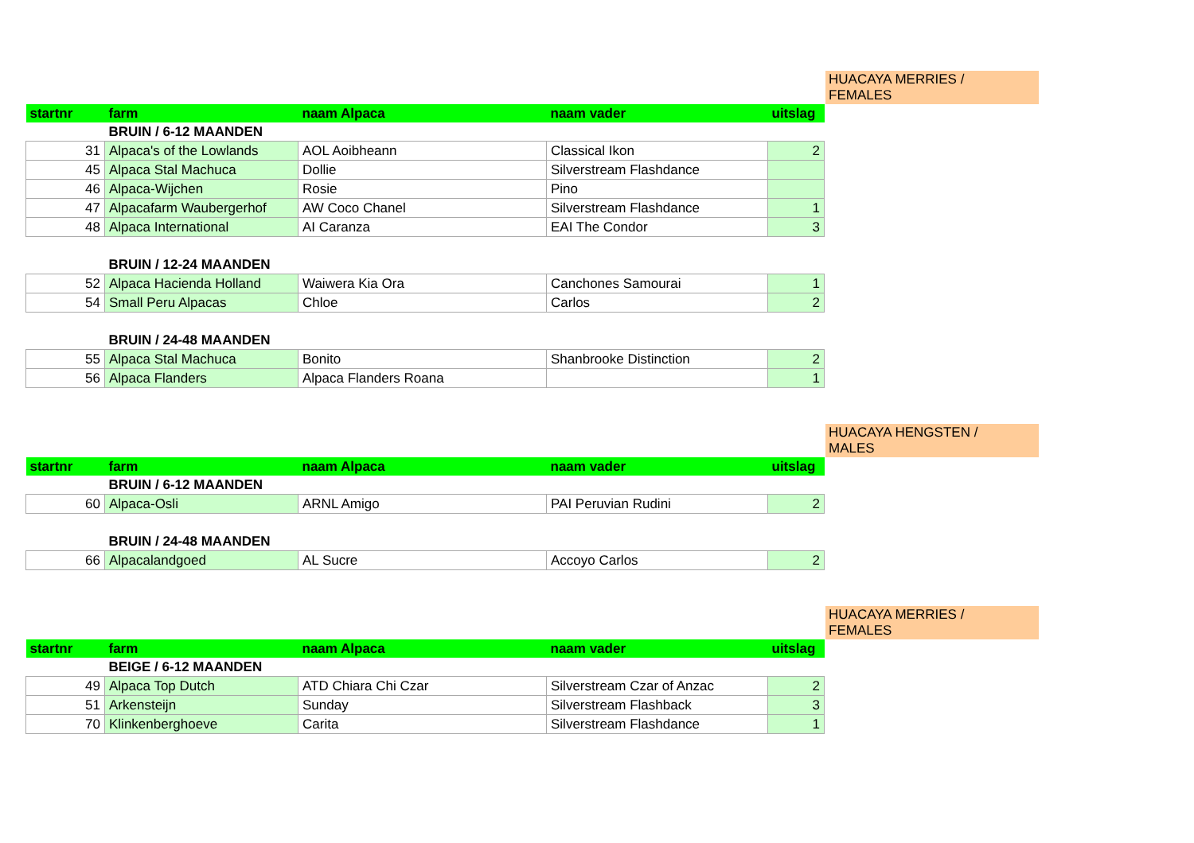HUACAYA MERRIES /
FEMALES
| startnr | farm | naam Alpaca | naam vader | uitslag |
| --- | --- | --- | --- | --- |
| | BRUIN / 6-12 MAANDEN | | | |
| 31 | Alpaca's of the Lowlands | AOL Aoibheann | Classical Ikon | 2 |
| 45 | Alpaca Stal Machuca | Dollie | Silverstream Flashdance | |
| 46 | Alpaca-Wijchen | Rosie | Pino | |
| 47 | Alpacafarm Waubergerhof | AW Coco Chanel | Silverstream Flashdance | 1 |
| 48 | Alpaca International | AI Caranza | EAI The Condor | 3 |
| | BRUIN / 12-24 MAANDEN | | | |
| 52 | Alpaca Hacienda Holland | Waiwera Kia Ora | Canchones Samourai | 1 |
| 54 | Small Peru Alpacas | Chloe | Carlos | 2 |
| | BRUIN / 24-48 MAANDEN | | | |
| 55 | Alpaca Stal Machuca | Bonito | Shanbrooke Distinction | 2 |
| 56 | Alpaca Flanders | Alpaca Flanders Roana | | 1 |
HUACAYA HENGSTEN /
MALES
| startnr | farm | naam Alpaca | naam vader | uitslag |
| --- | --- | --- | --- | --- |
| | BRUIN / 6-12 MAANDEN | | | |
| 60 | Alpaca-Osli | ARNL Amigo | PAI Peruvian Rudini | 2 |
| | BRUIN / 24-48 MAANDEN | | | |
| 66 | Alpacalandgoed | AL Sucre | Accoyo Carlos | 2 |
HUACAYA MERRIES /
FEMALES
| startnr | farm | naam Alpaca | naam vader | uitslag |
| --- | --- | --- | --- | --- |
| | BEIGE / 6-12 MAANDEN | | | |
| 49 | Alpaca Top Dutch | ATD Chiara Chi Czar | Silverstream Czar of Anzac | 2 |
| 51 | Arkensteijn | Sunday | Silverstream Flashback | 3 |
| 70 | Klinkenberghoeve | Carita | Silverstream Flashdance | 1 |